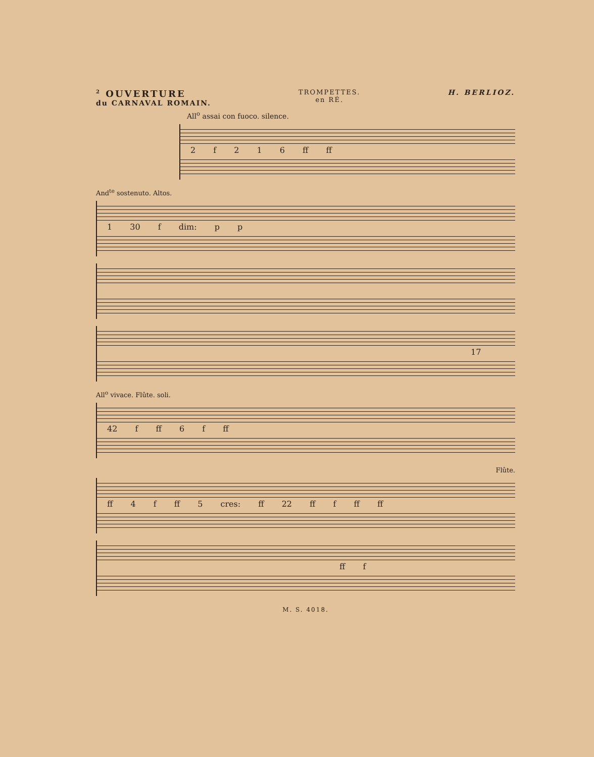<sup>2</sup> OUVERTURE
du CARNAVAL ROMAIN.
TROMPETTES.
en RÉ.
H. BERLIOZ.
All<sup>o</sup> assai con fuoco. silence.
2 f 2 1 6 ff ff
And<sup>te</sup> sostenuto. Altos.
1 30 f dim: p p
17
All<sup>o</sup> vivace. Flûte. soli.
42 f ff 6 f ff
Flûte.
ff 4 f ff 5 cres: ff 22 ff f ff ff
ff f
M. S. 4018.